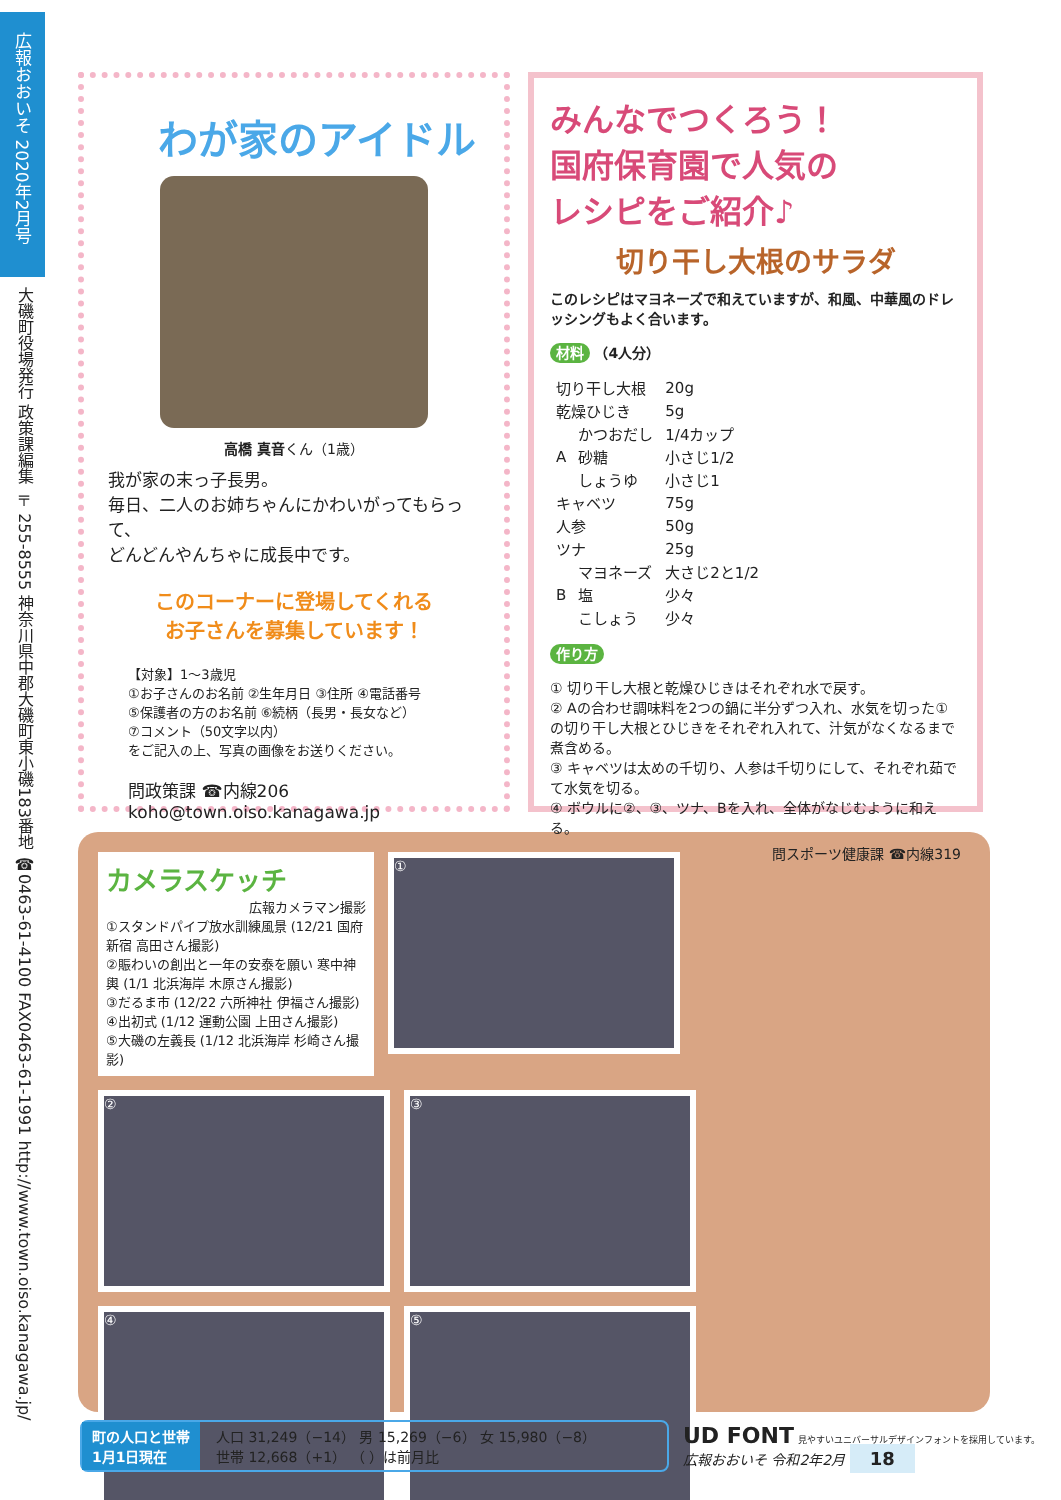広報おおいそ 2020年2月号
大磯町役場発行 政策課編集 〒255-8555 神奈川県中郡大磯町東小磯183番地 ☎0463-61-4100 FAX0463-61-1991 http://www.town.oiso.kanagawa.jp/
わが家のアイドル
高橋 真音くん（1歳）
我が家の末っ子長男。
毎日、二人のお姉ちゃんにかわいがってもらって、
どんどんやんちゃに成長中です。
このコーナーに登場してくれる
お子さんを募集しています！
【対象】1～3歳児
①お子さんのお名前 ②生年月日 ③住所 ④電話番号
⑤保護者の方のお名前 ⑥続柄（長男・長女など）
⑦コメント（50文字以内）
をご記入の上、写真の画像をお送りください。
問政策課 ☎内線206
koho@town.oiso.kanagawa.jp
みんなでつくろう！
国府保育園で人気の
レシピをご紹介♪
切り干し大根のサラダ
このレシピはマヨネーズで和えていますが、和風、中華風のドレッシングもよく合います。
材料 （4人分）
| 切り干し大根 | | 20g |
| 乾燥ひじき | | 5g |
| A | かつおだし | 1/4カップ |
| | 砂糖 | 小さじ1/2 |
| | しょうゆ | 小さじ1 |
| キャベツ | | 75g |
| 人参 | | 50g |
| ツナ | | 25g |
| B | マヨネーズ | 大さじ2と1/2 |
| | 塩 | 少々 |
| | こしょう | 少々 |
作り方
① 切り干し大根と乾燥ひじきはそれぞれ水で戻す。
② Aの合わせ調味料を2つの鍋に半分ずつ入れ、水気を切った①の切り干し大根とひじきをそれぞれ入れて、汁気がなくなるまで煮含める。
③ キャベツは太めの千切り、人参は千切りにして、それぞれ茹でて水気を切る。
④ ボウルに②、③、ツナ、Bを入れ、全体がなじむように和える。
問スポーツ健康課 ☎内線319
カメラスケッチ
広報カメラマン撮影
①スタンドパイプ放水訓練風景 (12/21 国府新宿 高田さん撮影)
②賑わいの創出と一年の安泰を願い 寒中神輿 (1/1 北浜海岸 木原さん撮影)
③だるま市 (12/22 六所神社 伊福さん撮影)
④出初式 (1/12 運動公園 上田さん撮影)
⑤大磯の左義長 (1/12 北浜海岸 杉崎さん撮影)
①
②
③
④
⑤
町の人口と世帯
1月1日現在
人口 31,249（−14） 男 15,269（−6） 女 15,980（−8）
世帯 12,668（+1） （ ）は前月比
UD FONT 見やすいユニバーサルデザインフォントを採用しています。
広報おおいそ 令和2年2月 18